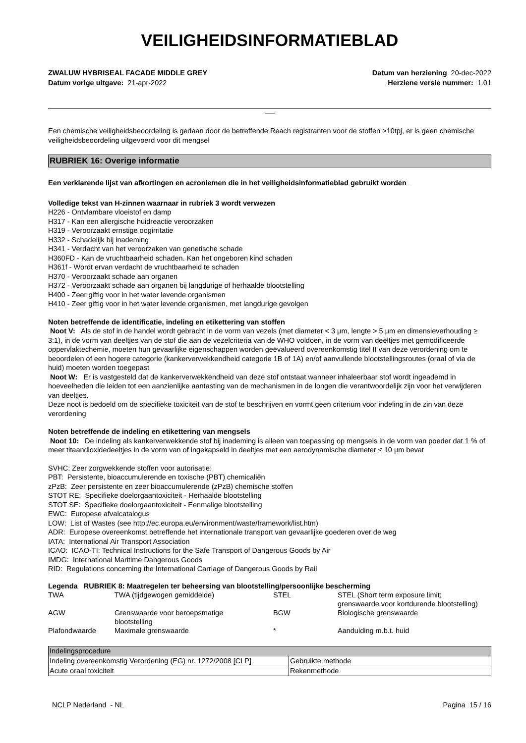VEILIGHEIDSINFORMATIEBLAD
ZWALUW HYBRISEAL FACADE MIDDLE GREY
Datum vorige uitgave: 21-apr-2022
Datum van herziening 20-dec-2022
Herziene versie nummer: 1.01
Een chemische veiligheidsbeoordeling is gedaan door de betreffende Reach registranten voor de stoffen >10tpj, er is geen chemische veiligheidsbeoordeling uitgevoerd voor dit mengsel
RUBRIEK 16: Overige informatie
Een verklarende lijst van afkortingen en acroniemen die in het veiligheidsinformatieblad gebruikt worden
Volledige tekst van H-zinnen waarnaar in rubriek 3 wordt verwezen
H226 - Ontvlambare vloeistof en damp
H317 - Kan een allergische huidreactie veroorzaken
H319 - Veroorzaakt ernstige oogirritatie
H332 - Schadelijk bij inademing
H341 - Verdacht van het veroorzaken van genetische schade
H360FD - Kan de vruchtbaarheid schaden. Kan het ongeboren kind schaden
H361f - Wordt ervan verdacht de vruchtbaarheid te schaden
H370 - Veroorzaakt schade aan organen
H372 - Veroorzaakt schade aan organen bij langdurige of herhaalde blootstelling
H400 - Zeer giftig voor in het water levende organismen
H410 - Zeer giftig voor in het water levende organismen, met langdurige gevolgen
Noten betreffende de identificatie, indeling en etikettering van stoffen
Noot V: Als de stof in de handel wordt gebracht in de vorm van vezels (met diameter < 3 µm, lengte > 5 µm en dimensieverhouding ≥ 3:1), in de vorm van deeltjes van de stof die aan de vezelcriteria van de WHO voldoen, in de vorm van deeltjes met gemodificeerde oppervlaktechemie, moeten hun gevaarlijke eigenschappen worden geëvalueerd overeenkomstig titel II van deze verordening om te beoordelen of een hogere categorie (kankerverwekkendheid categorie 1B of 1A) en/of aanvullende blootstellingsroutes (oraal of via de huid) moeten worden toegepast
Noot W: Er is vastgesteld dat de kankerverwekkendheid van deze stof ontstaat wanneer inhaleerbaar stof wordt ingeademd in hoeveelheden die leiden tot een aanzienlijke aantasting van de mechanismen in de longen die verantwoordelijk zijn voor het verwijderen van deeltjes.
Deze noot is bedoeld om de specifieke toxiciteit van de stof te beschrijven en vormt geen criterium voor indeling in de zin van deze verordening
Noten betreffende de indeling en etikettering van mengsels
Noot 10: De indeling als kankerverwekkende stof bij inademing is alleen van toepassing op mengsels in de vorm van poeder dat 1 % of meer titaandioxidedeeltjes in de vorm van of ingekapseld in deeltjes met een aerodynamische diameter ≤ 10 µm bevat
SVHC: Zeer zorgwekkende stoffen voor autorisatie:
PBT: Persistente, bioaccumulerende en toxische (PBT) chemicaliën
zPzB: Zeer persistente en zeer bioaccumulerende (zPzB) chemische stoffen
STOT RE: Specifieke doelorgaantoxiciteit - Herhaalde blootstelling
STOT SE: Specifieke doelorgaantoxiciteit - Eenmalige blootstelling
EWC: Europese afvalcatalogus
LOW: List of Wastes (see http://ec.europa.eu/environment/waste/framework/list.htm)
ADR: Europese overeenkomst betreffende het internationale transport van gevaarlijke goederen over de weg
IATA: International Air Transport Association
ICAO: ICAO-TI: Technical Instructions for the Safe Transport of Dangerous Goods by Air
IMDG: International Maritime Dangerous Goods
RID: Regulations concerning the International Carriage of Dangerous Goods by Rail
Legenda RUBRIEK 8: Maatregelen ter beheersing van blootstelling/persoonlijke bescherming
| TWA | TWA (tijdgewogen gemiddelde) | STEL | STEL (Short term exposure limit; grenswaarde voor kortdurende blootstelling) |
| AGW | Grenswaarde voor beroepsmatige blootstelling | BGW | Biologische grenswaarde |
| Plafondwaarde | Maximale grenswaarde | * | Aanduiding m.b.t. huid |
| Indelingsprocedure | |
| Indeling overeenkomstig Verordening (EG) nr. 1272/2008 [CLP] | Gebruikte methode |
| Acute oraal toxiciteit | Rekenmethode |
NCLP Nederland - NL Pagina 15 / 16